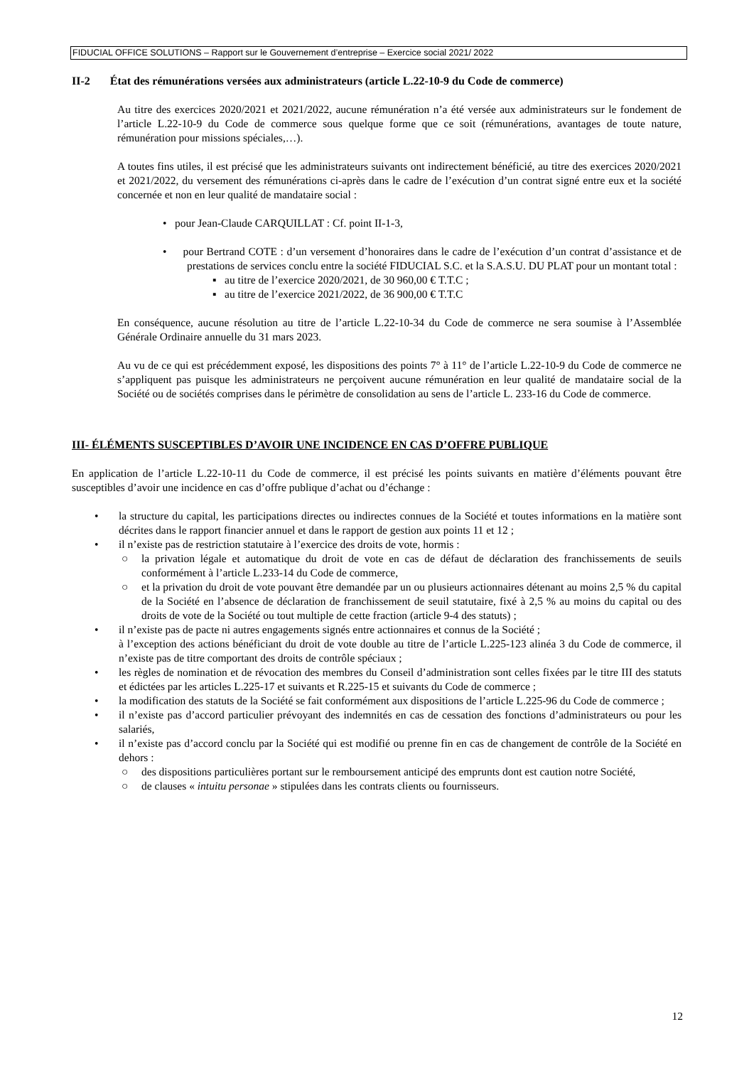FIDUCIAL OFFICE SOLUTIONS – Rapport sur le Gouvernement d’entreprise – Exercice social 2021/ 2022
II-2 État des rémunérations versées aux administrateurs (article L.22-10-9 du Code de commerce)
Au titre des exercices 2020/2021 et 2021/2022, aucune rémunération n’a été versée aux administrateurs sur le fondement de l’article L.22-10-9 du Code de commerce sous quelque forme que ce soit (rémunérations, avantages de toute nature, rémunération pour missions spéciales,…).
A toutes fins utiles, il est précisé que les administrateurs suivants ont indirectement bénéficié, au titre des exercices 2020/2021 et 2021/2022, du versement des rémunérations ci-après dans le cadre de l’exécution d’un contrat signé entre eux et la société concernée et non en leur qualité de mandataire social :
• pour Jean-Claude CARQUILLAT : Cf. point II-1-3,
• pour Bertrand COTE : d’un versement d’honoraires dans le cadre de l’exécution d’un contrat d’assistance et de prestations de services conclu entre la société FIDUCIAL S.C. et la S.A.S.U. DU PLAT pour un montant total :
▪ au titre de l’exercice 2020/2021, de 30 960,00 € T.T.C ;
▪ au titre de l’exercice 2021/2022, de 36 900,00 € T.T.C
En conséquence, aucune résolution au titre de l’article L.22-10-34 du Code de commerce ne sera soumise à l’Assemblée Générale Ordinaire annuelle du 31 mars 2023.
Au vu de ce qui est précédemment exposé, les dispositions des points 7° à 11° de l’article L.22-10-9 du Code de commerce ne s’appliquent pas puisque les administrateurs ne perçoivent aucune rémunération en leur qualité de mandataire social de la Société ou de sociétés comprises dans le périmètre de consolidation au sens de l’article L. 233-16 du Code de commerce.
III- ÉLÉMENTS SUSCEPTIBLES D’AVOIR UNE INCIDENCE EN CAS D’OFFRE PUBLIQUE
En application de l’article L.22-10-11 du Code de commerce, il est précisé les points suivants en matière d’éléments pouvant être susceptibles d’avoir une incidence en cas d’offre publique d’achat ou d’échange :
• la structure du capital, les participations directes ou indirectes connues de la Société et toutes informations en la matière sont décrites dans le rapport financier annuel et dans le rapport de gestion aux points 11 et 12 ;
• il n’existe pas de restriction statutaire à l’exercice des droits de vote, hormis :
○ la privation légale et automatique du droit de vote en cas de défaut de déclaration des franchissements de seuils conformément à l’article L.233-14 du Code de commerce,
○ et la privation du droit de vote pouvant être demandée par un ou plusieurs actionnaires détenant au moins 2,5 % du capital de la Société en l’absence de déclaration de franchissement de seuil statutaire, fixé à 2,5 % au moins du capital ou des droits de vote de la Société ou tout multiple de cette fraction (article 9-4 des statuts) ;
• il n’existe pas de pacte ni autres engagements signés entre actionnaires et connus de la Société ;
à l’exception des actions bénéficiant du droit de vote double au titre de l’article L.225-123 alinéa 3 du Code de commerce, il n’existe pas de titre comportant des droits de contrôle spéciaux ;
• les règles de nomination et de révocation des membres du Conseil d’administration sont celles fixées par le titre III des statuts et édictées par les articles L.225-17 et suivants et R.225-15 et suivants du Code de commerce ;
• la modification des statuts de la Société se fait conformément aux dispositions de l’article L.225-96 du Code de commerce ;
• il n’existe pas d’accord particulier prévoyant des indemnités en cas de cessation des fonctions d’administrateurs ou pour les salariés,
• il n’existe pas d’accord conclu par la Société qui est modifié ou prenne fin en cas de changement de contrôle de la Société en dehors :
○ des dispositions particulières portant sur le remboursement anticipé des emprunts dont est caution notre Société,
○ de clauses « intuitu personae » stipulées dans les contrats clients ou fournisseurs.
12